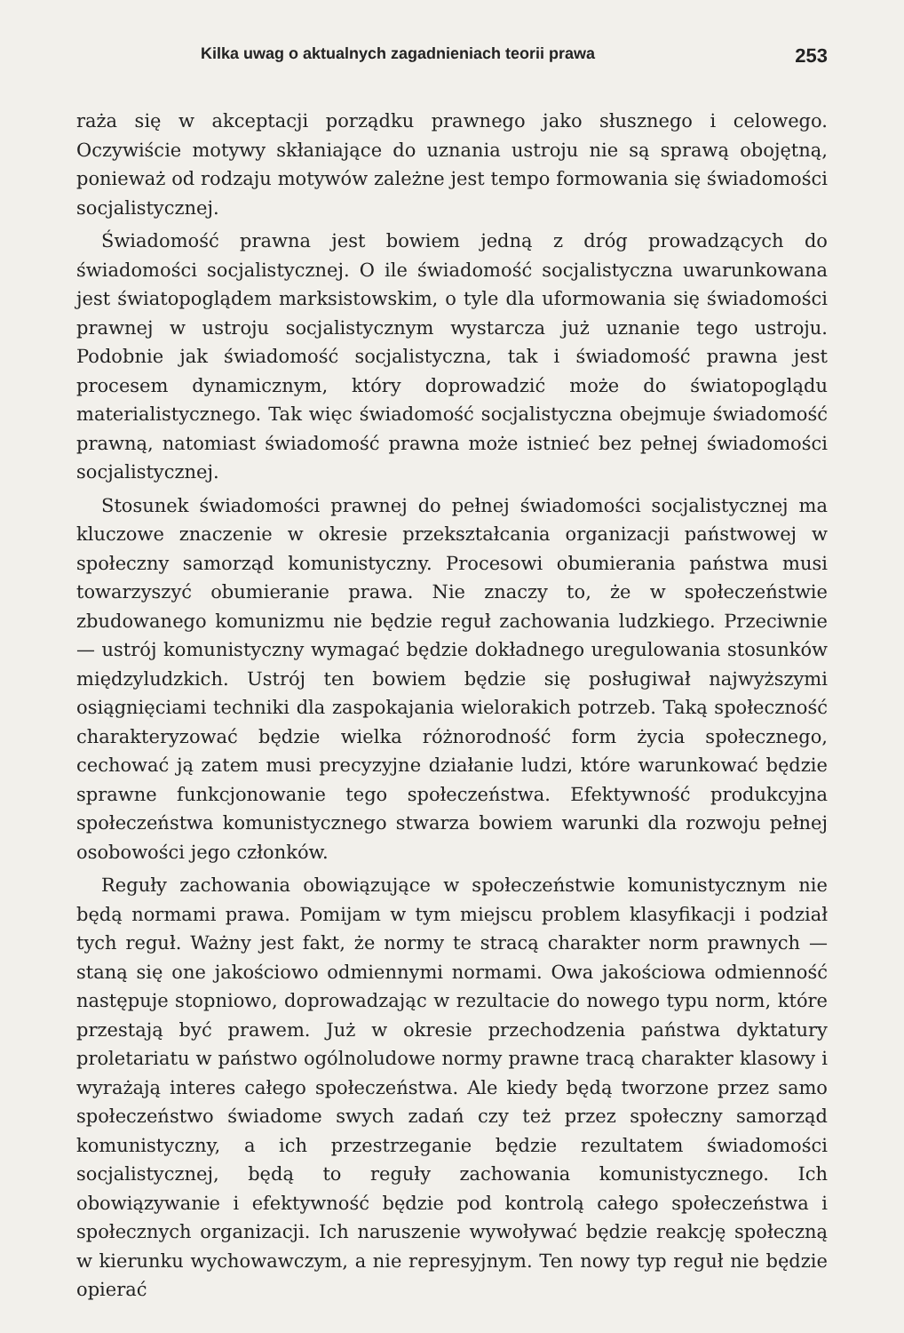Kilka uwag o aktualnych zagadnieniach teorii prawa 253
raża się w akceptacji porządku prawnego jako słusznego i celowego. Oczywiście motywy skłaniające do uznania ustroju nie są sprawą obojętną, ponieważ od rodzaju motywów zależne jest tempo formowania się świadomości socjalistycznej.
Świadomość prawna jest bowiem jedną z dróg prowadzących do świadomości socjalistycznej. O ile świadomość socjalistyczna uwarunkowana jest światopoglądem marksistowskim, o tyle dla uformowania się świadomości prawnej w ustroju socjalistycznym wystarcza już uznanie tego ustroju. Podobnie jak świadomość socjalistyczna, tak i świadomość prawna jest procesem dynamicznym, który doprowadzić może do światopoglądu materialistycznego. Tak więc świadomość socjalistyczna obejmuje świadomość prawną, natomiast świadomość prawna może istnieć bez pełnej świadomości socjalistycznej.
Stosunek świadomości prawnej do pełnej świadomości socjalistycznej ma kluczowe znaczenie w okresie przekształcania organizacji państwowej w społeczny samorząd komunistyczny. Procesowi obumierania państwa musi towarzyszyć obumieranie prawa. Nie znaczy to, że w społeczeństwie zbudowanego komunizmu nie będzie reguł zachowania ludzkiego. Przeciwnie — ustrój komunistyczny wymagać będzie dokładnego uregulowania stosunków międzyludzkich. Ustrój ten bowiem będzie się posługiwał najwyższymi osiągnięciami techniki dla zaspokajania wielorakich potrzeb. Taką społeczność charakteryzować będzie wielka różnorodność form życia społecznego, cechować ją zatem musi precyzyjne działanie ludzi, które warunkować będzie sprawne funkcjonowanie tego społeczeństwa. Efektywność produkcyjna społeczeństwa komunistycznego stwarza bowiem warunki dla rozwoju pełnej osobowości jego członków.
Reguły zachowania obowiązujące w społeczeństwie komunistycznym nie będą normami prawa. Pomijam w tym miejscu problem klasyfikacji i podział tych reguł. Ważny jest fakt, że normy te stracą charakter norm prawnych — staną się one jakościowo odmiennymi normami. Owa jakościowa odmienność następuje stopniowo, doprowadzając w rezultacie do nowego typu norm, które przestają być prawem. Już w okresie przechodzenia państwa dyktatury proletariatu w państwo ogólnoludowe normy prawne tracą charakter klasowy i wyrażają interes całego społeczeństwa. Ale kiedy będą tworzone przez samo społeczeństwo świadome swych zadań czy też przez społeczny samorząd komunistyczny, a ich przestrzeganie będzie rezultatem świadomości socjalistycznej, będą to reguły zachowania komunistycznego. Ich obowiązywanie i efektywność będzie pod kontrolą całego społeczeństwa i społecznych organizacji. Ich naruszenie wywoływać będzie reakcję społeczną w kierunku wychowawczym, a nie represyjnym. Ten nowy typ reguł nie będzie opierać